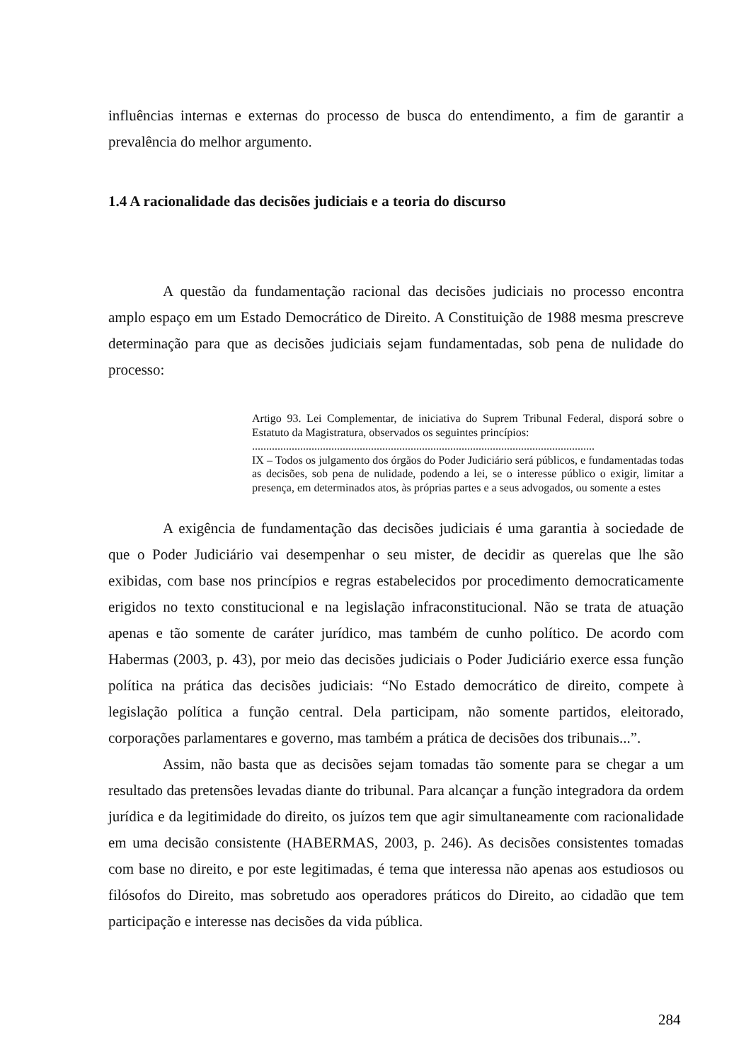influências internas e externas do processo de busca do entendimento, a fim de garantir a prevalência do melhor argumento.
1.4 A racionalidade das decisões judiciais e a teoria do discurso
A questão da fundamentação racional das decisões judiciais no processo encontra amplo espaço em um Estado Democrático de Direito. A Constituição de 1988 mesma prescreve determinação para que as decisões judiciais sejam fundamentadas, sob pena de nulidade do processo:
Artigo 93. Lei Complementar, de iniciativa do Suprem Tribunal Federal, disporá sobre o Estatuto da Magistratura, observados os seguintes princípios:
.........................................................................................................................
IX – Todos os julgamento dos órgãos do Poder Judiciário será públicos, e fundamentadas todas as decisões, sob pena de nulidade, podendo a lei, se o interesse público o exigir, limitar a presença, em determinados atos, às próprias partes e a seus advogados, ou somente a estes
A exigência de fundamentação das decisões judiciais é uma garantia à sociedade de que o Poder Judiciário vai desempenhar o seu mister, de decidir as querelas que lhe são exibidas, com base nos princípios e regras estabelecidos por procedimento democraticamente erigidos no texto constitucional e na legislação infraconstitucional. Não se trata de atuação apenas e tão somente de caráter jurídico, mas também de cunho político. De acordo com Habermas (2003, p. 43), por meio das decisões judiciais o Poder Judiciário exerce essa função política na prática das decisões judiciais: “No Estado democrático de direito, compete à legislação política a função central. Dela participam, não somente partidos, eleitorado, corporações parlamentares e governo, mas também a prática de decisões dos tribunais...”.
Assim, não basta que as decisões sejam tomadas tão somente para se chegar a um resultado das pretensões levadas diante do tribunal. Para alcançar a função integradora da ordem jurídica e da legitimidade do direito, os juízos tem que agir simultaneamente com racionalidade em uma decisão consistente (HABERMAS, 2003, p. 246). As decisões consistentes tomadas com base no direito, e por este legitimadas, é tema que interessa não apenas aos estudiosos ou filósofos do Direito, mas sobretudo aos operadores práticos do Direito, ao cidadão que tem participação e interesse nas decisões da vida pública.
284